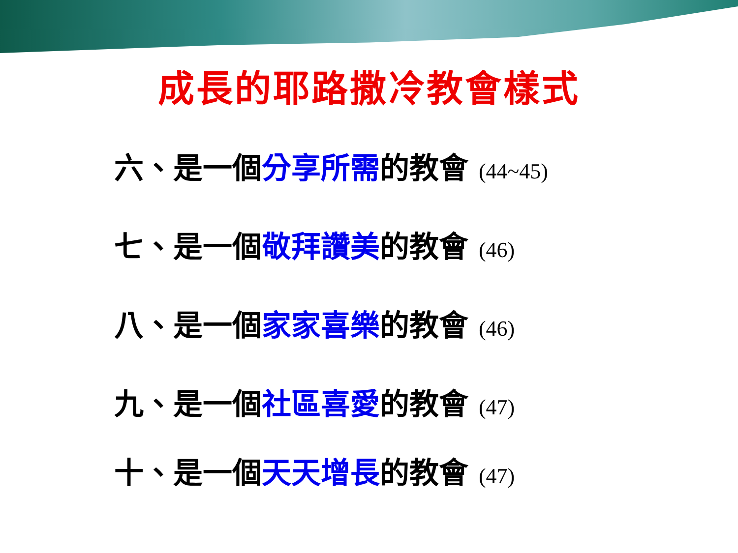成長的耶路撒冷教會樣式
六、是一個分享所需的教會 (44~45)
七、是一個敬拜讚美的教會 (46)
八、是一個家家喜樂的教會 (46)
九、是一個社區喜愛的教會 (47)
十、是一個天天增長的教會 (47)